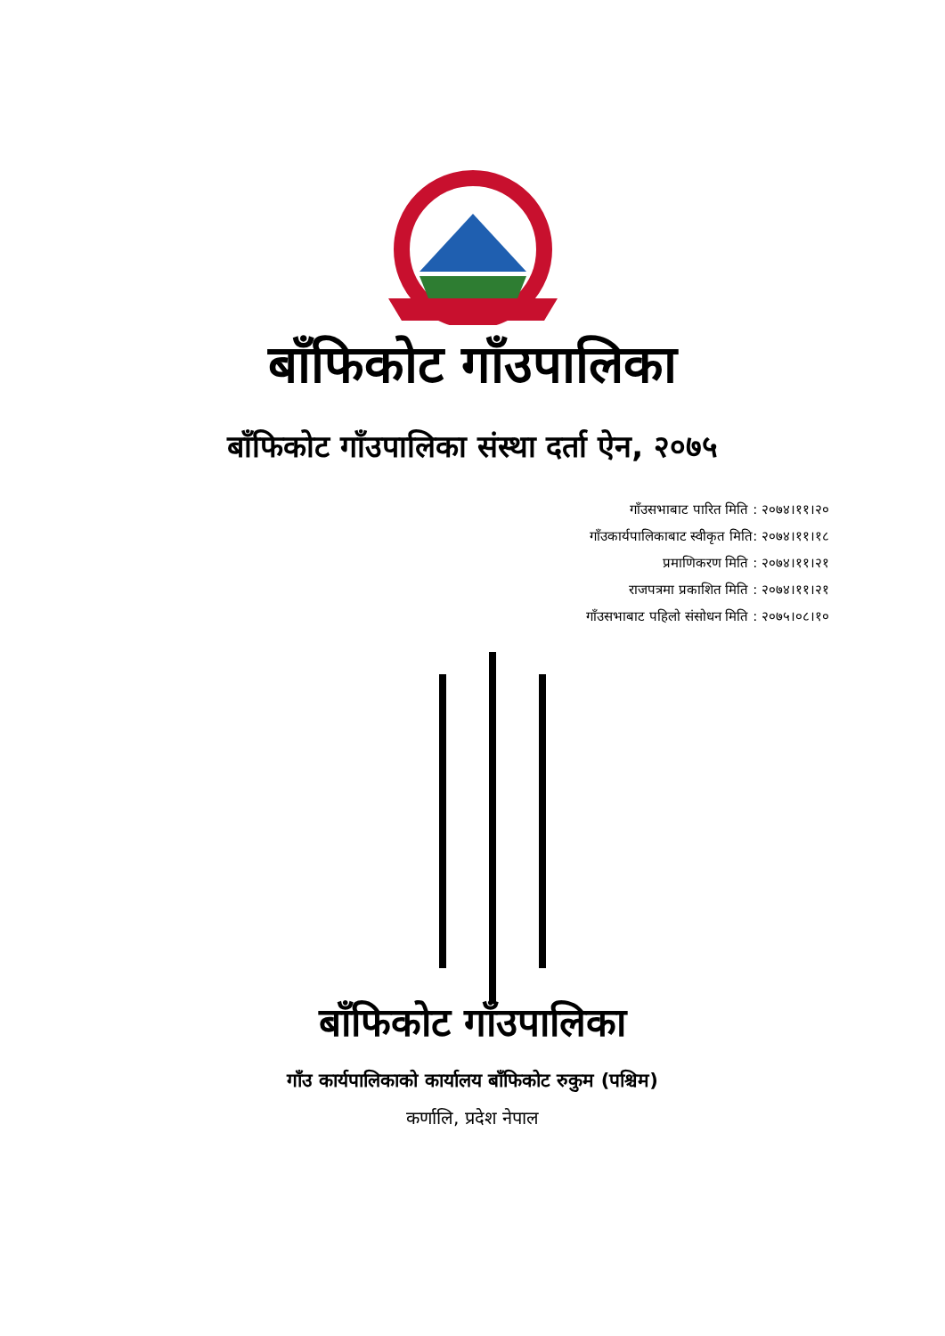बाँफिकोट गाँउपालिका
बाँफिकोट गाँउपालिका संस्था दर्ता ऐन, २०७५
गाँउसभाबाट पारित मिति : २०७४।११।२०
गाँउकार्यपालिकाबाट स्वीकृत मिति: २०७४।११।१८
प्रमाणिकरण मिति : २०७४।११।२१
राजपत्रमा प्रकाशित मिति : २०७४।११।२१
गाँउसभाबाट पहिलो संसोधन मिति : २०७५।०८।१०
बाँफिकोट गाँउपालिका
गाँउ कार्यपालिकाको कार्यालय बाँफिकोट रुकुम (पश्चिम)
कर्णालि, प्रदेश नेपाल